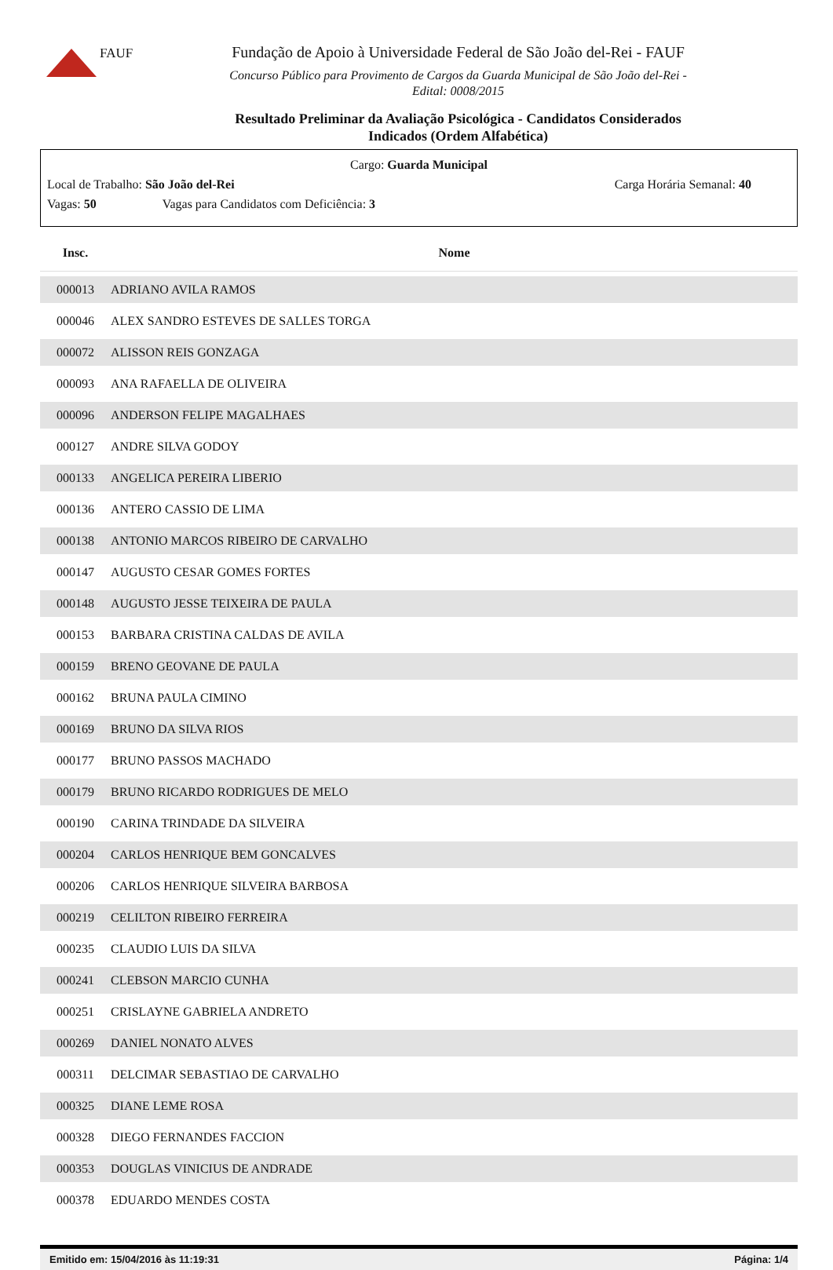FAUF
Fundação de Apoio à Universidade Federal de São João del-Rei - FAUF
Concurso Público para Provimento de Cargos da Guarda Municipal de São João del-Rei -
Edital: 0008/2015
Resultado Preliminar da Avaliação Psicológica - Candidatos Considerados
Indicados (Ordem Alfabética)
Cargo: Guarda Municipal
Local de Trabalho: São João del-Rei Carga Horária Semanal: 40
Vagas: 50 Vagas para Candidatos com Deficiência: 3
| Insc. | Nome |
| --- | --- |
| 000013 | ADRIANO AVILA RAMOS |
| 000046 | ALEX SANDRO ESTEVES DE SALLES TORGA |
| 000072 | ALISSON REIS GONZAGA |
| 000093 | ANA RAFAELLA DE OLIVEIRA |
| 000096 | ANDERSON FELIPE MAGALHAES |
| 000127 | ANDRE SILVA GODOY |
| 000133 | ANGELICA PEREIRA LIBERIO |
| 000136 | ANTERO CASSIO DE LIMA |
| 000138 | ANTONIO MARCOS RIBEIRO DE CARVALHO |
| 000147 | AUGUSTO CESAR GOMES FORTES |
| 000148 | AUGUSTO JESSE TEIXEIRA DE PAULA |
| 000153 | BARBARA CRISTINA CALDAS DE AVILA |
| 000159 | BRENO GEOVANE DE PAULA |
| 000162 | BRUNA PAULA CIMINO |
| 000169 | BRUNO DA SILVA RIOS |
| 000177 | BRUNO PASSOS MACHADO |
| 000179 | BRUNO RICARDO RODRIGUES DE MELO |
| 000190 | CARINA TRINDADE DA SILVEIRA |
| 000204 | CARLOS HENRIQUE BEM GONCALVES |
| 000206 | CARLOS HENRIQUE SILVEIRA BARBOSA |
| 000219 | CELILTON RIBEIRO FERREIRA |
| 000235 | CLAUDIO LUIS DA SILVA |
| 000241 | CLEBSON MARCIO CUNHA |
| 000251 | CRISLAYNE GABRIELA ANDRETO |
| 000269 | DANIEL NONATO ALVES |
| 000311 | DELCIMAR SEBASTIAO DE CARVALHO |
| 000325 | DIANE LEME ROSA |
| 000328 | DIEGO FERNANDES FACCION |
| 000353 | DOUGLAS VINICIUS DE ANDRADE |
| 000378 | EDUARDO MENDES COSTA |
Emitido em: 15/04/2016 às 11:19:31 Página: 1/4